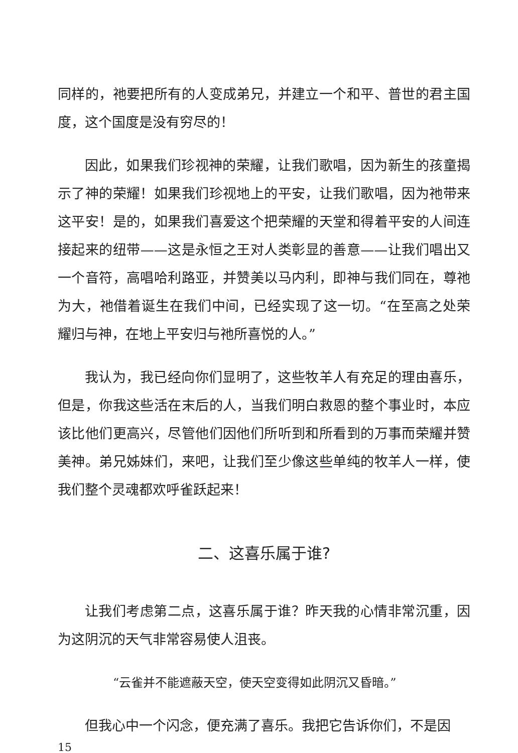同样的，祂要把所有的人变成弟兄，并建立一个和平、普世的君主国度，这个国度是没有穷尽的！
因此，如果我们珍视神的荣耀，让我们歌唱，因为新生的孩童揭示了神的荣耀！如果我们珍视地上的平安，让我们歌唱，因为祂带来这平安！是的，如果我们喜爱这个把荣耀的天堂和得着平安的人间连接起来的纽带——这是永恒之王对人类彰显的善意——让我们唱出又一个音符，高唱哈利路亚，并赞美以马内利，即神与我们同在，尊祂为大，祂借着诞生在我们中间，已经实现了这一切。“在至高之处荣耀归与神，在地上平安归与祂所喜悦的人。”
我认为，我已经向你们显明了，这些牧羊人有充足的理由喜乐，但是，你我这些活在末后的人，当我们明白救恩的整个事业时，本应该比他们更高兴，尽管他们因他们所听到和所看到的万事而荣耀并赞美神。弟兄姊妹们，来吧，让我们至少像这些单纯的牧羊人一样，使我们整个灵魂都欢呼雀跃起来！
二、这喜乐属于谁?
让我们考虑第二点，这喜乐属于谁？昨天我的心情非常沉重，因为这阴沉的天气非常容易使人沮丧。
“云雀并不能遮蔽天空，使天空变得如此阴沉又昏暗。”
但我心中一个闪念，便充满了喜乐。我把它告诉你们，不是因
15